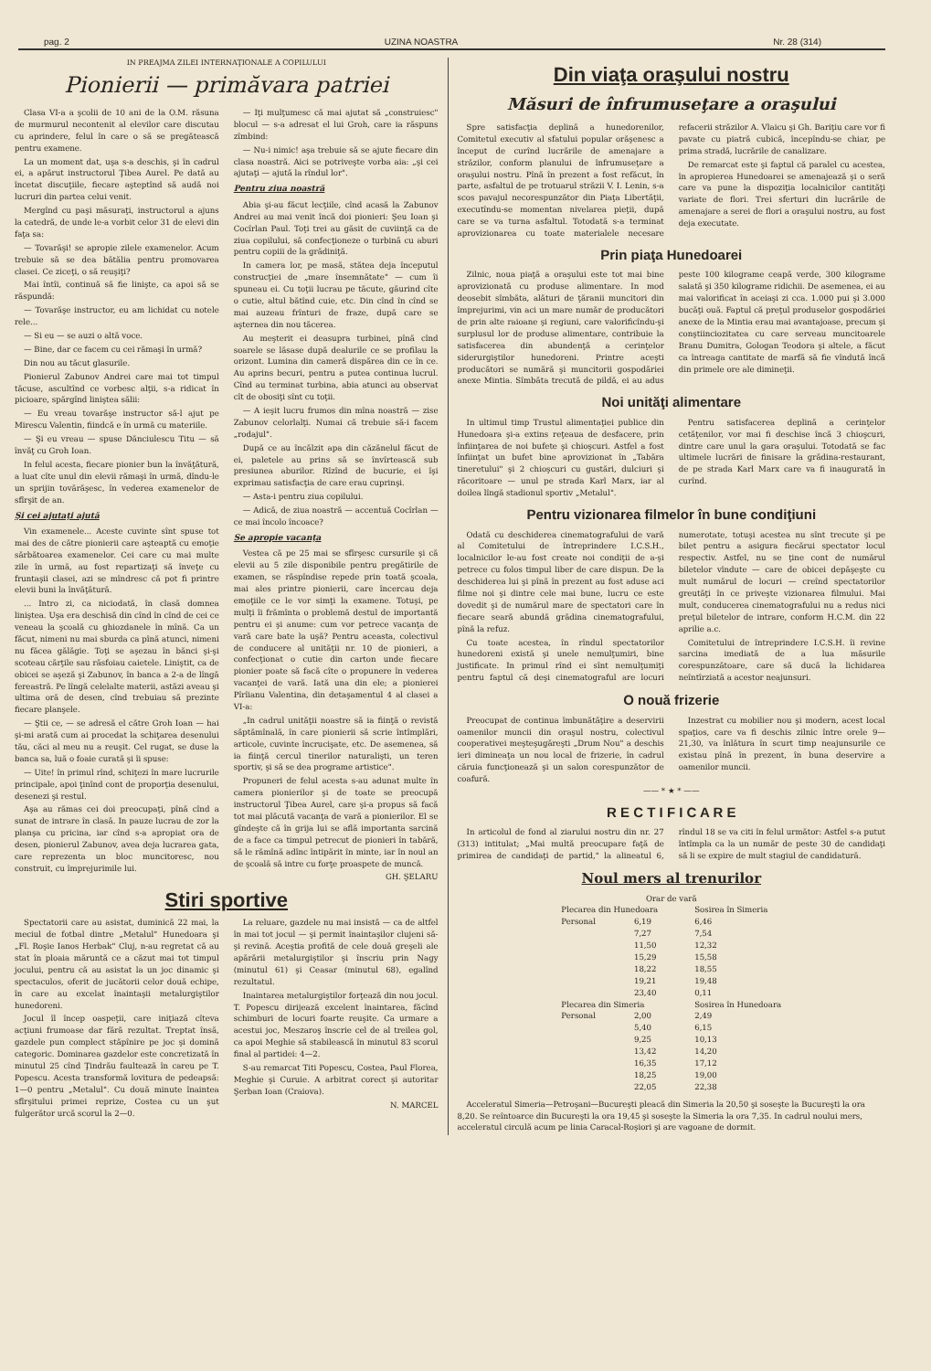pag. 2 UZINA NOASTRA Nr. 28 (314)
IN PREAJMA ZILEI INTERNAŢIONALE A COPILULUI
Pionierii — primăvara patriei
Clasa VI-a a şcolii de 10 ani de la O.M. răsuna de murmurul necontenit al elevilor care discutau cu aprindere, felul în care o să se pregătească pentru examene.
La un moment dat, uşa s-a deschis, şi în cadrul ei, a apărut instructorul Ţibea Aurel. Pe dată au încetat discuţiile, fiecare aşteptînd să audă noi lucruri din partea celui venit.
Mergînd cu paşi măsuraţi, instructorul a ajuns la catedră, de unde le-a vorbit celor 31 de elevi din faţa sa:
— Tovarăşi! se apropie zilele examenelor. Acum trebuie să se dea bătălia pentru promovarea clasei. Ce ziceţi, o să reuşiţi?
Mai întîi, continuă să fie linişte, ca apoi să se răspundă:
— Tovarăşe instructor, eu am lichidat cu notele rele...
— Si eu — se auzi o altă voce.
— Bine, dar ce facem cu cei rămaşi în urmă?
Din nou au tăcut glasurile.
Pionierul Zabunov Andrei care mai tot timpul tăcuse, ascultînd ce vorbesc alţii, s-a ridicat în picioare, spărgînd liniştea sălii:
— Eu vreau tovarăşe instructor să-l ajut pe Mirescu Valentin, fiindcă e în urmă cu materiile.
— Şi eu vreau — spuse Dănciulescu Titu — să învăţ cu Groh Ioan.
In felul acesta, fiecare pionier bun la învăţătură, a luat cîte unul din elevii rămaşi în urmă, dîndu-le un sprijin tovărăşesc, în vederea examenelor de sfîrşit de an.
Şi cei ajutaţi ajută
Vin examenele... Aceste cuvinte sînt spuse tot mai des de către pionierii care aşteaptă cu emoţie sărbătoarea examenelor. Cei care cu mai multe zile în urmă, au fost repartizaţi să înveţe cu fruntaşii clasei, azi se mîndresc că pot fi printre elevii buni la învăţătură.
... Intro zi, ca niciodată, în clasă domnea liniştea. Uşa era deschisă din cînd în cînd de cei ce veneau la şcoală cu ghiozdanele în mînă. Ca un făcut, nimeni nu mai sburda ca pînă atunci, nimeni nu făcea gălăgie. Toţi se aşezau în bănci şi-şi scoteau cărţile sau răsfoiau caietele. Liniştit, ca de obicei se aşeză şi Zabunov, în banca a 2-a de lîngă fereastră. Pe lîngă celelalte materii, astăzi aveau şi ultima oră de desen, cînd trebuiau să prezinte fiecare planşele.
— Ştii ce, — se adresă el către Groh Ioan — hai şi-mi arată cum ai procedat la schiţarea desenului tău, căci al meu nu a reuşit. Cel rugat, se duse la banca sa, luă o foaie curată şi îi spuse:
— Uite! în primul rînd, schiţezi în mare lucrurile principale, apoi ţinînd cont de proporţia desenului, desenezi şi restul.
Aşa au rămas cei doi preocupaţi, pînă cînd a sunat de intrare în clasă. In pauze lucrau de zor la planşa cu pricina, iar cînd s-a apropiat ora de desen, pionierul Zabunov, avea deja lucrarea gata, care reprezenta un bloc muncitoresc, nou construit, cu împrejurimile lui.
— Iţi mulţumesc că mai ajutat să „construiesc" blocul — s-a adresat el lui Groh, care ia răspuns zîmbind:
— Nu-i nimic! aşa trebuie să se ajute fiecare din clasa noastră. Aici se potriveşte vorba aia: „şi cei ajutaţi — ajută la rîndul lor".
Pentru ziua noastră
Abia şi-au făcut lecţiile, cînd acasă la Zabunov Andrei au mai venit încă doi pionieri: Şeu Ioan şi Cocîrlan Paul. Toţi trei au găsit de cuviinţă ca de ziua copilului, să confecţioneze o turbină cu aburi pentru copiii de la grădiniţă.
In camera lor, pe masă, stătea deja începutul construcţiei de „mare însemnătate" — cum îi spuneau ei. Cu toţii lucrau pe tăcute, găurind cîte o cutie, altul bătînd cuie, etc. Din cînd în cînd se mai auzeau frînturi de fraze, după care se aşternea din nou tăcerea.
Au meşterit ei deasupra turbinei, pînă cînd soarele se lăsase după dealurile ce se profilau la orizont. Lumina din cameră dispărea din ce în ce. Au aprins becuri, pentru a putea continua lucrul. Cînd au terminat turbina, abia atunci au observat cît de obosiţi sînt cu toţii.
— A ieşit lucru frumos din mîna noastră — zise Zabunov celorlalţi. Numai că trebuie să-i facem „rodajul".
După ce au încălzit apa din căzănelul făcut de ei, paletele au prins să se învîrtească sub presiunea aburilor. Rîzînd de bucurie, ei îşi exprimau satisfacţia de care erau cuprinşi.
— Asta-i pentru ziua copilului.
— Adică, de ziua noastră — accentuă Cocîrlan — ce mai încolo încoace?
Se apropie vacanţa
Vestea că pe 25 mai se sfîrşesc cursurile şi că elevii au 5 zile disponibile pentru pregătirile de examen, se răspîndise repede prin toată şcoala, mai ales printre pionierii, care încercau deja emoţiile ce le vor simţi la examene. Totuşi, pe mulţi îi frămînta o problemă destul de importantă pentru ei şi anume: cum vor petrece vacanţa de vară care bate la uşă? Pentru aceasta, colectivul de conducere al unităţii nr. 10 de pionieri, a confecţionat o cutie din carton unde fiecare pionier poate să facă cîte o propunere în vederea vacanţei de vară. Iată una din ele; a pionierei Pîrîianu Valentina, din detaşamentul 4 al clasei a VI-a:
„In cadrul unităţii noastre să ia fiinţă o revistă săptămînală, în care pionierii să scrie întîmplări, articole, cuvinte încrucişate, etc. De asemenea, să ia fiinţă cercul tinerilor naturalişti, un teren sportiv, şi să se dea programe artistice".
Propuneri de felul acesta s-au adunat multe în camera pionierilor şi de toate se preocupă instructorul Ţibea Aurel, care şi-a propus să facă tot mai plăcută vacanţa de vară a pionierilor. El se gîndeşte că în grija lui se află importanta sarcină de a face ca timpul petrecut de pionieri în tabără, să le rămînă adînc întipărit în minte, iar în noul an de şcoală să intre cu forţe proaspete de muncă.
GH. ŞELARU
Stiri sportive
Spectatorii care au asistat, duminică 22 mai, la meciul de fotbal dintre „Metalul" Hunedoara şi „Fl. Roşie Ianos Herbak" Cluj, n-au regretat că au stat în ploaia măruntă ce a căzut mai tot timpul jocului, pentru că au asistat la un joc dinamic şi spectaculos, oferit de jucătorii celor două echipe, în care au excelat înaintaşii metalurgiştilor hunedoreni.
Jocul îl încep oaspeţii, care iniţiază cîteva acţiuni frumoase dar fără rezultat. Treptat însă, gazdele pun complect stăpînire pe joc şi domină categoric. Dominarea gazdelor este concretizată în minutul 25 cînd Ţindrău faultează în careu pe T. Popescu. Acesta transformă lovitura de pedeapsă: 1—0 pentru „Metalul". Cu două minute înaintea sfîrşitului primei reprize, Costea cu un şut fulgerător urcă scorul la 2—0.
La reluare, gazdele nu mai insistă — ca de altfel în mai tot jocul — şi permit înaintaşilor clujeni să-şi revină. Aceştia profită de cele două greşeli ale apărării metalurgiştilor şi înscriu prin Nagy (minutul 61) şi Ceasar (minutul 68), egalînd rezultatul.
Inaintarea metalurgiştilor forţează din nou jocul. T. Popescu dirijează excelent înaintarea, făcînd schimburi de locuri foarte reuşite. Ca urmare a acestui joc, Meszaroş înscrie cel de al treilea gol, ca apoi Meghie să stabilească în minutul 83 scorul final al partidei: 4—2.
S-au remarcat Titi Popescu, Costea, Paul Florea, Meghie şi Curuie. A arbitrat corect şi autoritar Şerban Ioan (Craiova).
N. MARCEL
Din viaţa oraşului nostru
Măsuri de înfrumuseţare a oraşului
Spre satisfacţia deplină a hunedorenilor, Comitetul executiv al sfatului popular orăşenesc a început de curînd lucrările de amenajare a străzilor, conform planului de înfrumuseţare a oraşului nostru. Pînă în prezent a fost refăcut, în parte, asfaltul de pe trotuarul străzii V. I. Lenin, s-a scos pavajul necorespunzător din Piaţa Libertăţii, executîndu-se momentan nivelarea pieţii, după care se va turna asfaltul. Totodată s-a terminat aprovizionarea cu toate materialele necesare refacerii străzilor A. Vlaicu şi Gh. Bariţiu care vor fi pavate cu piatră cubică, începîndu-se chiar, pe prima stradă, lucrările de canalizare.
De remarcat este şi faptul că paralel cu acestea, în apropierea Hunedoarei se amenajează şi o seră care va pune la dispoziţia localnicilor cantităţi variate de flori. Trei sferturi din lucrările de amenajare a serei de flori a oraşului nostru, au fost deja executate.
Prin piaţa Hunedoarei
Zilnic, noua piaţă a oraşului este tot mai bine aprovizionată cu produse alimentare. In mod deosebit sîmbăta, alături de ţăranii muncitori din împrejurimi, vin aci un mare număr de producători de prin alte raioane şi regiuni, care valorificîndu-şi surplusul lor de produse alimentare, contribuie la satisfacerea din abundenţă a cerinţelor siderurgiştilor hunedoreni. Printre aceşti producători se numără şi muncitorii gospodăriei anexe Mintia. Sîmbăta trecută de pildă, ei au adus peste 100 kilograme ceapă verde, 300 kilograme salată şi 350 kilograme ridichii. De asemenea, ei au mai valorificat în aceiaşi zi cca. 1.000 pui şi 3.000 bucăţi ouă. Faptul că preţul produselor gospodăriei anexe de la Mintia erau mai avantajoase, precum şi conştiinciozitatea cu care serveau muncitoarele Branu Dumitra, Gologan Teodora şi altele, a făcut ca întreaga cantitate de marfă să fie vîndută încă din primele ore ale dimineţii.
Noi unităţi alimentare
In ultimul timp Trustul alimentaţiei publice din Hunedoara şi-a extins reţeaua de desfacere, prin înfiinţarea de noi bufete şi chioşcuri. Astfel a fost înfiinţat un bufet bine aprovizionat în „Tabăra tineretului" şi 2 chioşcuri cu gustări, dulciuri şi răcoritoare — unul pe strada Karl Marx, iar al doilea lîngă stadionul sportiv „Metalul".
Pentru satisfacerea deplină a cerinţelor cetăţenilor, vor mai fi deschise încă 3 chioşcuri, dintre care unul la gara oraşului. Totodată se fac ultimele lucrări de finisare la grădina-restaurant, de pe strada Karl Marx care va fi inaugurată în curînd.
Pentru vizionarea filmelor în bune condiţiuni
Odată cu deschiderea cinematografului de vară al Comitetului de întreprindere I.C.S.H., localnicilor le-au fost create noi condiţii de a-şi petrece cu folos timpul liber de care dispun. De la deschiderea lui şi pînă în prezent au fost aduse aci filme noi şi dintre cele mai bune, lucru ce este dovedit şi de numărul mare de spectatori care în fiecare seară abundă grădina cinematografului, pînă la refuz.
Cu toate acestea, în rîndul spectatorilor hunedoreni există şi unele nemulţumiri, bine justificate. In primul rînd ei sînt nemulţumiţi pentru faptul că deşi cinematograful are locuri numerotate, totuşi acestea nu sînt trecute şi pe bilet pentru a asigura fiecărui spectator locul respectiv. Astfel, nu se ţine cont de numărul biletelor vîndute — care de obicei depăşeşte cu mult numărul de locuri — creînd spectatorilor greutăţi în ce priveşte vizionarea filmului. Mai mult, conducerea cinematografului nu a redus nici preţul biletelor de intrare, conform H.C.M. din 22 aprilie a.c.
Comitetului de întreprindere I.C.S.H. îi revine sarcina imediată de a lua măsurile corespunzătoare, care să ducă la lichidarea neîntîrziată a acestor neajunsuri.
O nouă frizerie
Preocupat de continua îmbunătăţire a deservirii oamenilor muncii din oraşul nostru, colectivul cooperativei meşteşugăreşti „Drum Nou" a deschis ieri dimineaţa un nou local de frizerie, în cadrul căruia funcţionează şi un salon corespunzător de coafură.
Inzestrat cu mobilier nou şi modern, acest local spaţios, care va fi deschis zilnic între orele 9—21,30, va înlătura în scurt timp neajunsurile ce existau pînă în prezent, în buna deservire a oamenilor muncii.
—— * ★ * ——
R E C T I F I C A R E
In articolul de fond al ziarului nostru din nr. 27 (313) intitulat; „Mai multă preocupare faţă de primirea de candidaţi de partid," la alineatul 6, rîndul 18 se va citi în felul următor: Astfel s-a putut întîmpla ca la un număr de peste 30 de candidaţi să li se expire de mult stagiul de candidatură.
Noul mers al trenurilor
Orar de vară
| Plecarea din Hunedoara | | Sosirea în Simeria |
| --- | --- | --- |
| Personal | 6,19 | 6,46 |
| | 7,27 | 7,54 |
| | 11,50 | 12,32 |
| | 15,29 | 15,58 |
| | 18,22 | 18,55 |
| | 19,21 | 19,48 |
| | 23,40 | 0,11 |
| Plecarea din Simeria | | Sosirea în Hunedoara |
| Personal | 2,00 | 2,49 |
| | 5,40 | 6,15 |
| | 9,25 | 10,13 |
| | 13,42 | 14,20 |
| | 16,35 | 17,12 |
| | 18,25 | 19,00 |
| | 22,05 | 22,38 |
Acceleratul Simeria—Petroşani—Bucureşti pleacă din Simeria la 20,50 şi soseşte la Bucureşti la ora 8,20. Se reîntoarce din Bucureşti la ora 19,45 şi soseşte la Simeria la ora 7,35. In cadrul noului mers, acceleratul circulă acum pe linia Caracal-Roşiori şi are vagoane de dormit.